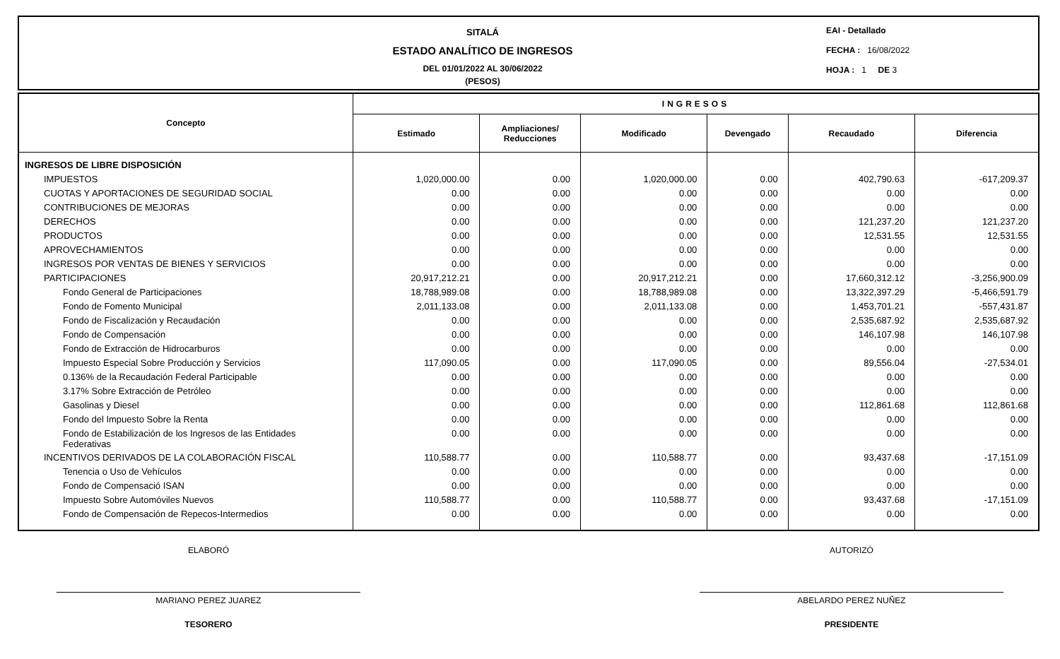SITALÁ
ESTADO ANALÍTICO DE INGRESOS
DEL 01/01/2022 AL 30/06/2022
(PESOS)
EAI - Detallado
FECHA : 16/08/2022
HOJA : 1 DE 3
| Concepto | INGRESOS | | | | | |
| --- | --- | --- | --- | --- | --- | --- |
| | Estimado | Ampliaciones/ Reducciones | Modificado | Devengado | Recaudado | Diferencia |
| INGRESOS DE LIBRE DISPOSICIÓN | | | | | | |
| IMPUESTOS | 1,020,000.00 | 0.00 | 1,020,000.00 | 0.00 | 402,790.63 | -617,209.37 |
| CUOTAS Y APORTACIONES DE SEGURIDAD SOCIAL | 0.00 | 0.00 | 0.00 | 0.00 | 0.00 | 0.00 |
| CONTRIBUCIONES DE MEJORAS | 0.00 | 0.00 | 0.00 | 0.00 | 0.00 | 0.00 |
| DERECHOS | 0.00 | 0.00 | 0.00 | 0.00 | 121,237.20 | 121,237.20 |
| PRODUCTOS | 0.00 | 0.00 | 0.00 | 0.00 | 12,531.55 | 12,531.55 |
| APROVECHAMIENTOS | 0.00 | 0.00 | 0.00 | 0.00 | 0.00 | 0.00 |
| INGRESOS POR VENTAS DE BIENES Y SERVICIOS | 0.00 | 0.00 | 0.00 | 0.00 | 0.00 | 0.00 |
| PARTICIPACIONES | 20,917,212.21 | 0.00 | 20,917,212.21 | 0.00 | 17,660,312.12 | -3,256,900.09 |
| Fondo General de Participaciones | 18,788,989.08 | 0.00 | 18,788,989.08 | 0.00 | 13,322,397.29 | -5,466,591.79 |
| Fondo de Fomento Municipal | 2,011,133.08 | 0.00 | 2,011,133.08 | 0.00 | 1,453,701.21 | -557,431.87 |
| Fondo de Fiscalización y Recaudación | 0.00 | 0.00 | 0.00 | 0.00 | 2,535,687.92 | 2,535,687.92 |
| Fondo de Compensación | 0.00 | 0.00 | 0.00 | 0.00 | 146,107.98 | 146,107.98 |
| Fondo de Extracción de Hidrocarburos | 0.00 | 0.00 | 0.00 | 0.00 | 0.00 | 0.00 |
| Impuesto Especial Sobre Producción y Servicios | 117,090.05 | 0.00 | 117,090.05 | 0.00 | 89,556.04 | -27,534.01 |
| 0.136% de la Recaudación Federal Participable | 0.00 | 0.00 | 0.00 | 0.00 | 0.00 | 0.00 |
| 3.17% Sobre Extracción de Petróleo | 0.00 | 0.00 | 0.00 | 0.00 | 0.00 | 0.00 |
| Gasolinas y Diesel | 0.00 | 0.00 | 0.00 | 0.00 | 112,861.68 | 112,861.68 |
| Fondo del Impuesto Sobre la Renta | 0.00 | 0.00 | 0.00 | 0.00 | 0.00 | 0.00 |
| Fondo de Estabilización de los Ingresos de las Entidades Federativas | 0.00 | 0.00 | 0.00 | 0.00 | 0.00 | 0.00 |
| INCENTIVOS DERIVADOS DE LA COLABORACIÓN FISCAL | 110,588.77 | 0.00 | 110,588.77 | 0.00 | 93,437.68 | -17,151.09 |
| Tenencia o Uso de Vehículos | 0.00 | 0.00 | 0.00 | 0.00 | 0.00 | 0.00 |
| Fondo de Compensació ISAN | 0.00 | 0.00 | 0.00 | 0.00 | 0.00 | 0.00 |
| Impuesto Sobre Automóviles Nuevos | 110,588.77 | 0.00 | 110,588.77 | 0.00 | 93,437.68 | -17,151.09 |
| Fondo de Compensación de Repecos-Intermedios | 0.00 | 0.00 | 0.00 | 0.00 | 0.00 | 0.00 |
ELABORÓ
MARIANO PEREZ JUAREZ
TESORERO
AUTORIZÓ
ABELARDO PEREZ NUÑEZ
PRESIDENTE